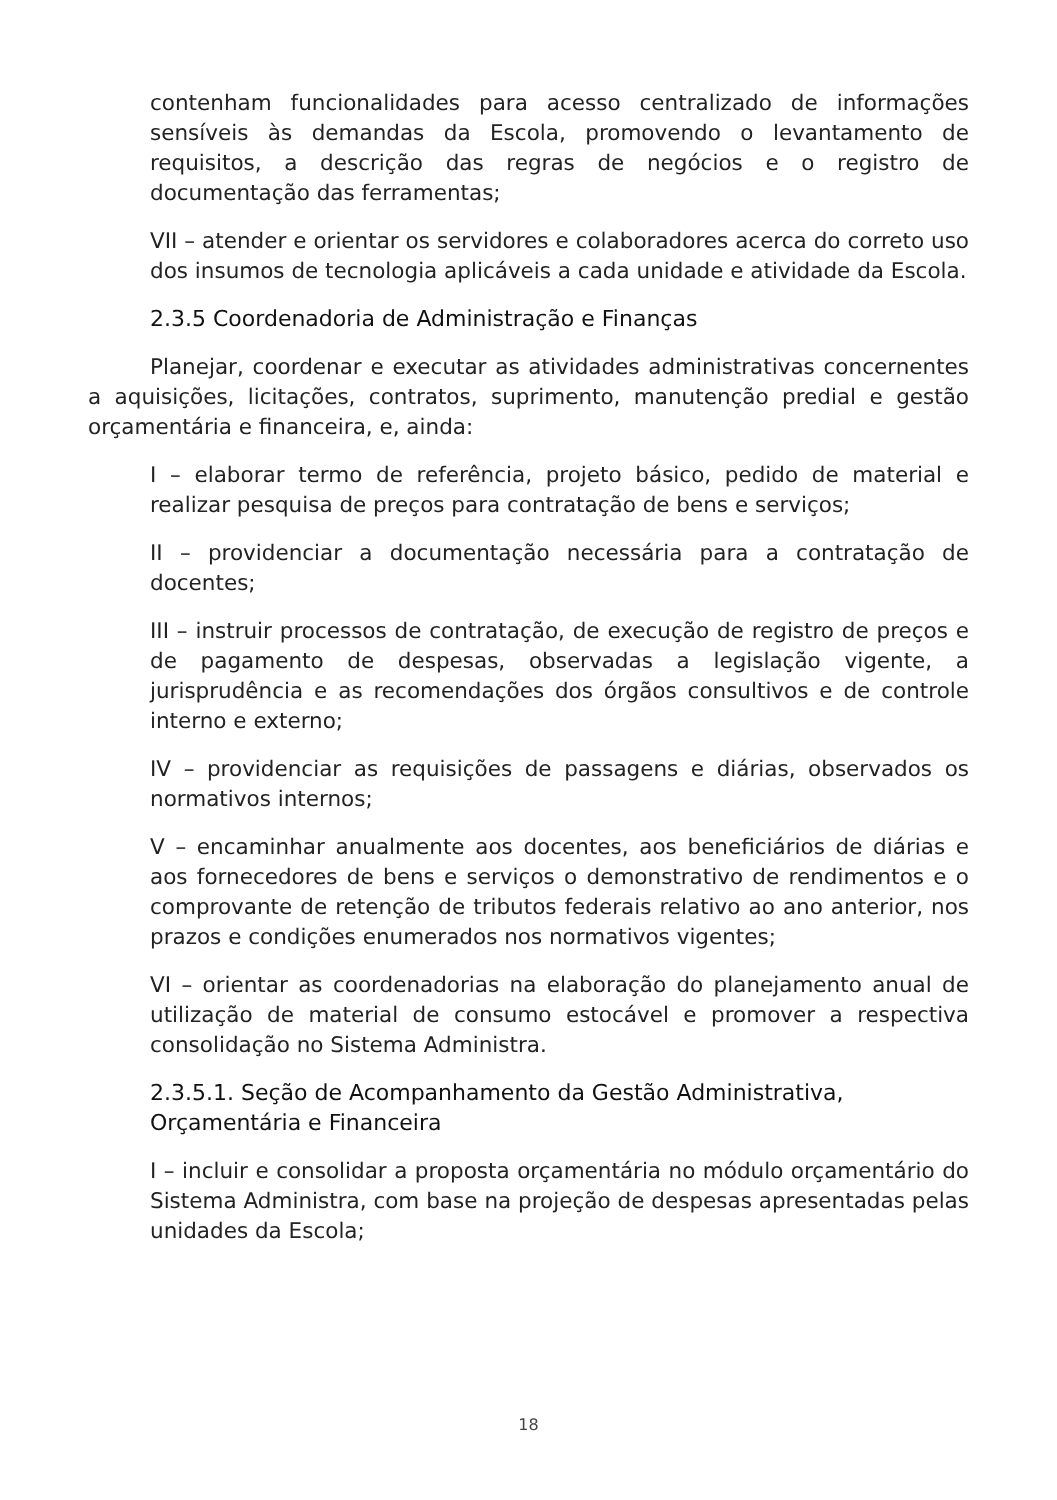contenham funcionalidades para acesso centralizado de informações sensíveis às demandas da Escola, promovendo o levantamento de requisitos, a descrição das regras de negócios e o registro de documentação das ferramentas;
VII – atender e orientar os servidores e colaboradores acerca do correto uso dos insumos de tecnologia aplicáveis a cada unidade e atividade da Escola.
2.3.5 Coordenadoria de Administração e Finanças
Planejar, coordenar e executar as atividades administrativas concernentes a aquisições, licitações, contratos, suprimento, manutenção predial e gestão orçamentária e financeira, e, ainda:
I – elaborar termo de referência, projeto básico, pedido de material e realizar pesquisa de preços para contratação de bens e serviços;
II – providenciar a documentação necessária para a contratação de docentes;
III – instruir processos de contratação, de execução de registro de preços e de pagamento de despesas, observadas a legislação vigente, a jurisprudência e as recomendações dos órgãos consultivos e de controle interno e externo;
IV – providenciar as requisições de passagens e diárias, observados os normativos internos;
V – encaminhar anualmente aos docentes, aos beneficiários de diárias e aos fornecedores de bens e serviços o demonstrativo de rendimentos e o comprovante de retenção de tributos federais relativo ao ano anterior, nos prazos e condições enumerados nos normativos vigentes;
VI – orientar as coordenadorias na elaboração do planejamento anual de utilização de material de consumo estocável e promover a respectiva consolidação no Sistema Administra.
2.3.5.1. Seção de Acompanhamento da Gestão Administrativa, Orçamentária e Financeira
I – incluir e consolidar a proposta orçamentária no módulo orçamentário do Sistema Administra, com base na projeção de despesas apresentadas pelas unidades da Escola;
18